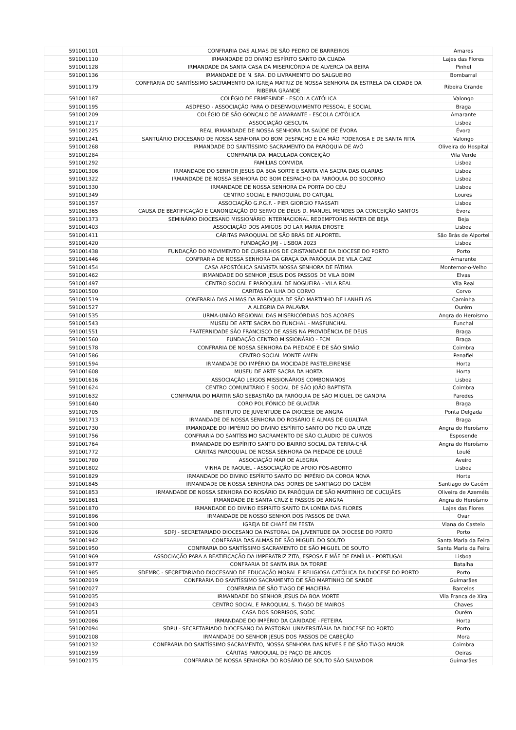| 591001101 | CONFRARIA DAS ALMAS DE SÃO PEDRO DE BARREIROS | Amares |
| 591001110 | IRMANDADE DO DIVINO ESPÍRITO SANTO DA CUADA | Lajes das Flores |
| 591001128 | IRMANDADE DA SANTA CASA DA MISERICÓRDIA DE ALVERCA DA BEIRA | Pinhel |
| 591001136 | IRMANDADE DE N. SRA. DO LIVRAMENTO DO SALGUEIRO | Bombarral |
| 591001179 | CONFRARIA DO SANTÍSSIMO SACRAMENTO DA IGREJA MATRIZ DE NOSSA SENHORA DA ESTRELA DA CIDADE DA RIBEIRA GRANDE | Ribeira Grande |
| 591001187 | COLÉGIO DE ERMESINDE - ESCOLA CATÓLICA | Valongo |
| 591001195 | ASDPESO - ASSOCIAÇÃO PARA O DESENVOLVIMENTO PESSOAL E SOCIAL | Braga |
| 591001209 | COLÉGIO DE SÃO GONÇALO DE AMARANTE - ESCOLA CATÓLICA | Amarante |
| 591001217 | ASSOCIAÇÃO GESCUTA | Lisboa |
| 591001225 | REAL IRMANDADE DE NOSSA SENHORA DA SAÚDE DE ÉVORA | Évora |
| 591001241 | SANTUÁRIO DIOCESANO DE NOSSA SENHORA DO BOM DESPACHO E DA MÃO PODEROSA E DE SANTA RITA | Valongo |
| 591001268 | IRMANDADE DO SANTÍSSIMO SACRAMENTO DA PARÓQUIA DE AVÔ | Oliveira do Hospital |
| 591001284 | CONFRARIA DA IMACULADA CONCEIÇÃO | Vila Verde |
| 591001292 | FAMÍLIAS COMVIDA | Lisboa |
| 591001306 | IRMANDADE DO SENHOR JESUS DA BOA SORTE E SANTA VIA SACRA DAS OLARIAS | Lisboa |
| 591001322 | IRMANDADE DE NOSSA SENHORA DO BOM DESPACHO DA PARÓQUIA DO SOCORRO | Lisboa |
| 591001330 | IRMANDADE DE NOSSA SENHORA DA PORTA DO CÉU | Lisboa |
| 591001349 | CENTRO SOCIAL E PAROQUIAL DO CATUJAL | Loures |
| 591001357 | ASSOCIAÇÃO G.P.G.F. - PIER GIORGIO FRASSATI | Lisboa |
| 591001365 | CAUSA DE BEATIFICAÇÃO E CANONIZAÇÃO DO SERVO DE DEUS D. MANUEL MENDES DA CONCEIÇÃO SANTOS | Évora |
| 591001373 | SEMINÁRIO DIOCESANO MISSIONÁRIO INTERNACIONAL REDEMPTORIS MATER DE BEJA | Beja |
| 591001403 | ASSOCIAÇÃO DOS AMIGOS DO LAR MARIA DROSTE | Lisboa |
| 591001411 | CÁRITAS PAROQUIAL DE SÃO BRÁS DE ALPORTEL | São Brás de Alportel |
| 591001420 | FUNDAÇÃO JMJ - LISBOA 2023 | Lisboa |
| 591001438 | FUNDAÇÃO DO MOVIMENTO DE CURSILHOS DE CRISTANDADE DA DIOCESE DO PORTO | Porto |
| 591001446 | CONFRARIA DE NOSSA SENHORA DA GRAÇA DA PARÓQUIA DE VILA CAIZ | Amarante |
| 591001454 | CASA APOSTÓLICA SALVISTA NOSSA SENHORA DE FÁTIMA | Montemor-o-Velho |
| 591001462 | IRMANDADE DO SENHOR JESUS DOS PASSOS DE VILA BOIM | Elvas |
| 591001497 | CENTRO SOCIAL E PAROQUIAL DE NOGUEIRA - VILA REAL | Vila Real |
| 591001500 | CARITAS DA ILHA DO CORVO | Corvo |
| 591001519 | CONFRARIA DAS ALMAS DA PARÓQUIA DE SÃO MARTINHO DE LANHELAS | Caminha |
| 591001527 | A ALEGRIA DA PALAVRA | Ourém |
| 591001535 | URMA-UNIÃO REGIONAL DAS MISERICÓRDIAS DOS AÇORES | Angra do Heroísmo |
| 591001543 | MUSEU DE ARTE SACRA DO FUNCHAL - MASFUNCHAL | Funchal |
| 591001551 | FRATERNIDADE SÃO FRANCISCO DE ASSIS NA PROVIDÊNCIA DE DEUS | Braga |
| 591001560 | FUNDAÇÃO CENTRO MISSIONÁRIO - FCM | Braga |
| 591001578 | CONFRARIA DE NOSSA SENHORA DA PIEDADE E DE SÃO SIMÃO | Coimbra |
| 591001586 | CENTRO SOCIAL MONTE AMEN | Penafiel |
| 591001594 | IRMANDADE DO IMPÉRIO DA MOCIDADE PASTELEIRENSE | Horta |
| 591001608 | MUSEU DE ARTE SACRA DA HORTA | Horta |
| 591001616 | ASSOCIAÇÃO LEIGOS MISSIONÁRIOS COMBONIANOS | Lisboa |
| 591001624 | CENTRO COMUNITÁRIO E SOCIAL DE SÃO JOÃO BAPTISTA | Coimbra |
| 591001632 | CONFRARIA DO MÁRTIR SÃO SEBASTIÃO DA PARÓQUIA DE SÃO MIGUEL DE GANDRA | Paredes |
| 591001640 | CORO POLIFÓNICO DE GUALTAR | Braga |
| 591001705 | INSTITUTO DE JUVENTUDE DA DIOCESE DE ANGRA | Ponta Delgada |
| 591001713 | IRMANDADE DE NOSSA SENHORA DO ROSÁRIO E ALMAS DE GUALTAR | Braga |
| 591001730 | IRMANDADE DO IMPÉRIO DO DIVINO ESPÍRITO SANTO DO PICO DA URZE | Angra do Heroísmo |
| 591001756 | CONFRARIA DO SANTÍSSIMO SACRAMENTO DE SÃO CLÁUDIO DE CURVOS | Esposende |
| 591001764 | IRMANDADE DO ESPÍRITO SANTO DO BAIRRO SOCIAL DA TERRA-CHÃ | Angra do Heroísmo |
| 591001772 | CÁRITAS PAROQUIAL DE NOSSA SENHORA DA PIEDADE DE LOULÉ | Loulé |
| 591001780 | ASSOCIAÇÃO MAR DE ALEGRIA | Aveiro |
| 591001802 | VINHA DE RAQUEL - ASSOCIAÇÃO DE APOIO PÓS-ABORTO | Lisboa |
| 591001829 | IRMANDADE DO DIVINO ESPÍRITO SANTO DO IMPÉRIO DA COROA NOVA | Horta |
| 591001845 | IRMANDADE DE NOSSA SENHORA DAS DORES DE SANTIAGO DO CACÉM | Santiago do Cacém |
| 591001853 | IRMANDADE DE NOSSA SENHORA DO ROSÁRIO DA PARÓQUIA DE SÃO MARTINHO DE CUCUJÃES | Oliveira de Azeméis |
| 591001861 | IRMANDADE DE SANTA CRUZ E PASSOS DE ANGRA | Angra do Heroísmo |
| 591001870 | IRMANDADE DO DIVINO ESPIRITO SANTO DA LOMBA DAS FLORES | Lajes das Flores |
| 591001896 | IRMANDADE DE NOSSO SENHOR DOS PASSOS DE OVAR | Ovar |
| 591001900 | IGREJA DE CHAFÉ EM FESTA | Viana do Castelo |
| 591001926 | SDPJ - SECRETARIADO DIOCESANO DA PASTORAL DA JUVENTUDE DA DIOCESE DO PORTO | Porto |
| 591001942 | CONFRARIA DAS ALMAS DE SÃO MIGUEL DO SOUTO | Santa Maria da Feira |
| 591001950 | CONFRARIA DO SANTÍSSIMO SACRAMENTO DE SÃO MIGUEL DE SOUTO | Santa Maria da Feira |
| 591001969 | ASSOCIAÇÃO PARA A BEATIFICAÇÃO DA IMPERATRIZ ZITA, ESPOSA E MÃE DE FAMÍLIA - PORTUGAL | Lisboa |
| 591001977 | CONFRARIA DE SANTA IRIA DA TORRE | Batalha |
| 591001985 | SDEMRC - SECRETARIADO DIOCESANO DE EDUCAÇÃO MORAL E RELIGIOSA CATÓLICA DA DIOCESE DO PORTO | Porto |
| 591002019 | CONFRARIA DO SANTÍSSIMO SACRAMENTO DE SÃO MARTINHO DE SANDE | Guimarães |
| 591002027 | CONFRARIA DE SÃO TIAGO DE MACIEIRA | Barcelos |
| 591002035 | IRMANDADE DO SENHOR JESUS DA BOA MORTE | Vila Franca de Xira |
| 591002043 | CENTRO SOCIAL E PAROQUIAL S. TIAGO DE MAIROS | Chaves |
| 591002051 | CASA DOS SORRISOS, SODC | Ourém |
| 591002086 | IRMANDADE DO IMPÉRIO DA CARIDADE - FETEIRA | Horta |
| 591002094 | SDPU - SECRETARIADO DIOCESANO DA PASTORAL UNIVERSITÁRIA DA DIOCESE DO PORTO | Porto |
| 591002108 | IRMANDADE DO SENHOR JESUS DOS PASSOS DE CABEÇÃO | Mora |
| 591002132 | CONFRARIA DO SANTÍSSIMO SACRAMENTO, NOSSA SENHORA DAS NEVES E DE SÃO TIAGO MAIOR | Coimbra |
| 591002159 | CÁRITAS PAROQUIAL DE PAÇO DE ARCOS | Oeiras |
| 591002175 | CONFRARIA DE NOSSA SENHORA DO ROSÁRIO DE SOUTO SÃO SALVADOR | Guimarães |